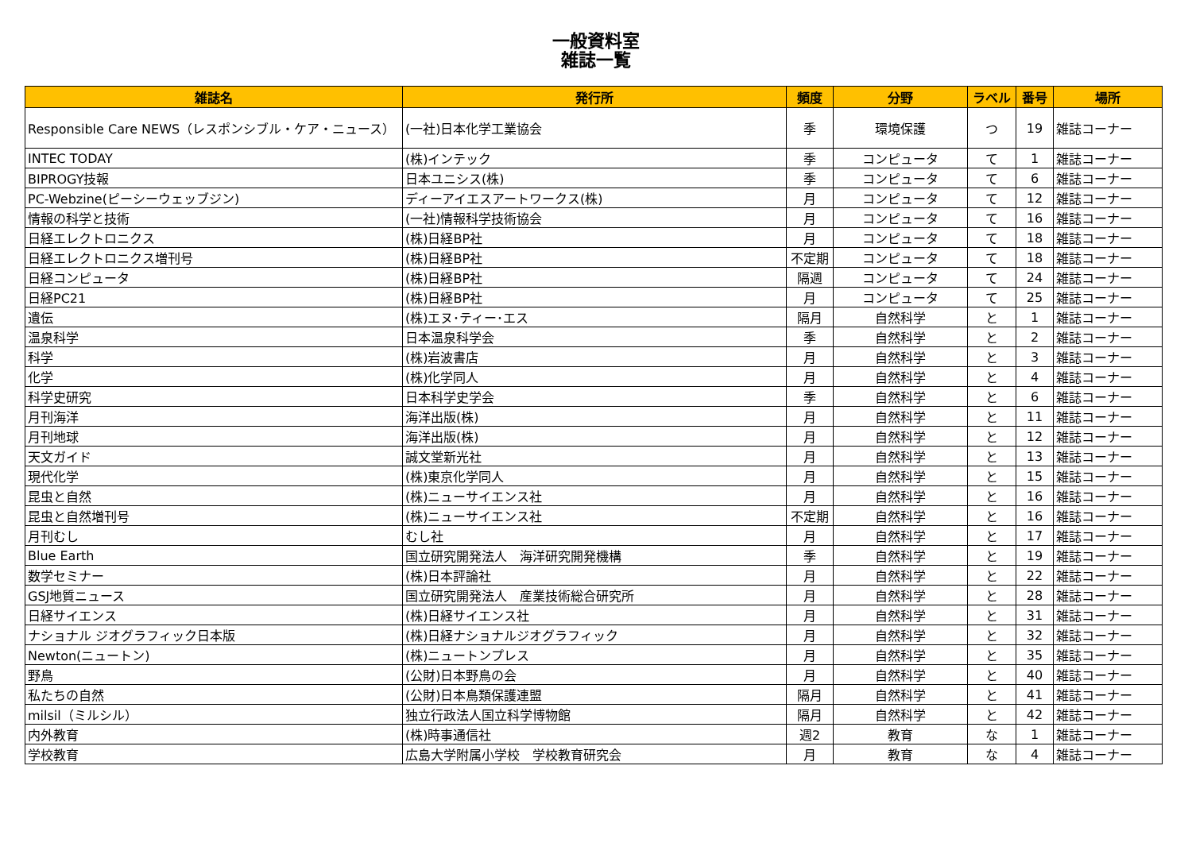一般資料室
雑誌一覧
| 雑誌名 | 発行所 | 頻度 | 分野 | ラベル | 番号 | 場所 |
| --- | --- | --- | --- | --- | --- | --- |
| Responsible Care NEWS（レスポンシブル・ケア・ニュース） | (一社)日本化学工業協会 | 季 | 環境保護 | つ | 19 | 雑誌コーナー |
| INTEC TODAY | (株)インテック | 季 | コンピュータ | て | 1 | 雑誌コーナー |
| BIPROGY技報 | 日本ユニシス(株) | 季 | コンピュータ | て | 6 | 雑誌コーナー |
| PC-Webzine(ピーシーウェッブジン) | ディーアイエスアートワークス(株) | 月 | コンピュータ | て | 12 | 雑誌コーナー |
| 情報の科学と技術 | (一社)情報科学技術協会 | 月 | コンピュータ | て | 16 | 雑誌コーナー |
| 日経エレクトロニクス | (株)日経BP社 | 月 | コンピュータ | て | 18 | 雑誌コーナー |
| 日経エレクトロニクス増刊号 | (株)日経BP社 | 不定期 | コンピュータ | て | 18 | 雑誌コーナー |
| 日経コンピュータ | (株)日経BP社 | 隔週 | コンピュータ | て | 24 | 雑誌コーナー |
| 日経PC21 | (株)日経BP社 | 月 | コンピュータ | て | 25 | 雑誌コーナー |
| 遺伝 | (株)エヌ･ティー･エス | 隔月 | 自然科学 | と | 1 | 雑誌コーナー |
| 温泉科学 | 日本温泉科学会 | 季 | 自然科学 | と | 2 | 雑誌コーナー |
| 科学 | (株)岩波書店 | 月 | 自然科学 | と | 3 | 雑誌コーナー |
| 化学 | (株)化学同人 | 月 | 自然科学 | と | 4 | 雑誌コーナー |
| 科学史研究 | 日本科学史学会 | 季 | 自然科学 | と | 6 | 雑誌コーナー |
| 月刊海洋 | 海洋出版(株) | 月 | 自然科学 | と | 11 | 雑誌コーナー |
| 月刊地球 | 海洋出版(株) | 月 | 自然科学 | と | 12 | 雑誌コーナー |
| 天文ガイド | 誠文堂新光社 | 月 | 自然科学 | と | 13 | 雑誌コーナー |
| 現代化学 | (株)東京化学同人 | 月 | 自然科学 | と | 15 | 雑誌コーナー |
| 昆虫と自然 | (株)ニューサイエンス社 | 月 | 自然科学 | と | 16 | 雑誌コーナー |
| 昆虫と自然増刊号 | (株)ニューサイエンス社 | 不定期 | 自然科学 | と | 16 | 雑誌コーナー |
| 月刊むし | むし社 | 月 | 自然科学 | と | 17 | 雑誌コーナー |
| Blue Earth | 国立研究開発法人 海洋研究開発機構 | 季 | 自然科学 | と | 19 | 雑誌コーナー |
| 数学セミナー | (株)日本評論社 | 月 | 自然科学 | と | 22 | 雑誌コーナー |
| GSJ地質ニュース | 国立研究開発法人 産業技術総合研究所 | 月 | 自然科学 | と | 28 | 雑誌コーナー |
| 日経サイエンス | (株)日経サイエンス社 | 月 | 自然科学 | と | 31 | 雑誌コーナー |
| ナショナル ジオグラフィック日本版 | (株)日経ナショナルジオグラフィック | 月 | 自然科学 | と | 32 | 雑誌コーナー |
| Newton(ニュートン) | (株)ニュートンプレス | 月 | 自然科学 | と | 35 | 雑誌コーナー |
| 野鳥 | (公財)日本野鳥の会 | 月 | 自然科学 | と | 40 | 雑誌コーナー |
| 私たちの自然 | (公財)日本鳥類保護連盟 | 隔月 | 自然科学 | と | 41 | 雑誌コーナー |
| milsil（ミルシル） | 独立行政法人国立科学博物館 | 隔月 | 自然科学 | と | 42 | 雑誌コーナー |
| 内外教育 | (株)時事通信社 | 週2 | 教育 | な | 1 | 雑誌コーナー |
| 学校教育 | 広島大学附属小学校 学校教育研究会 | 月 | 教育 | な | 4 | 雑誌コーナー |